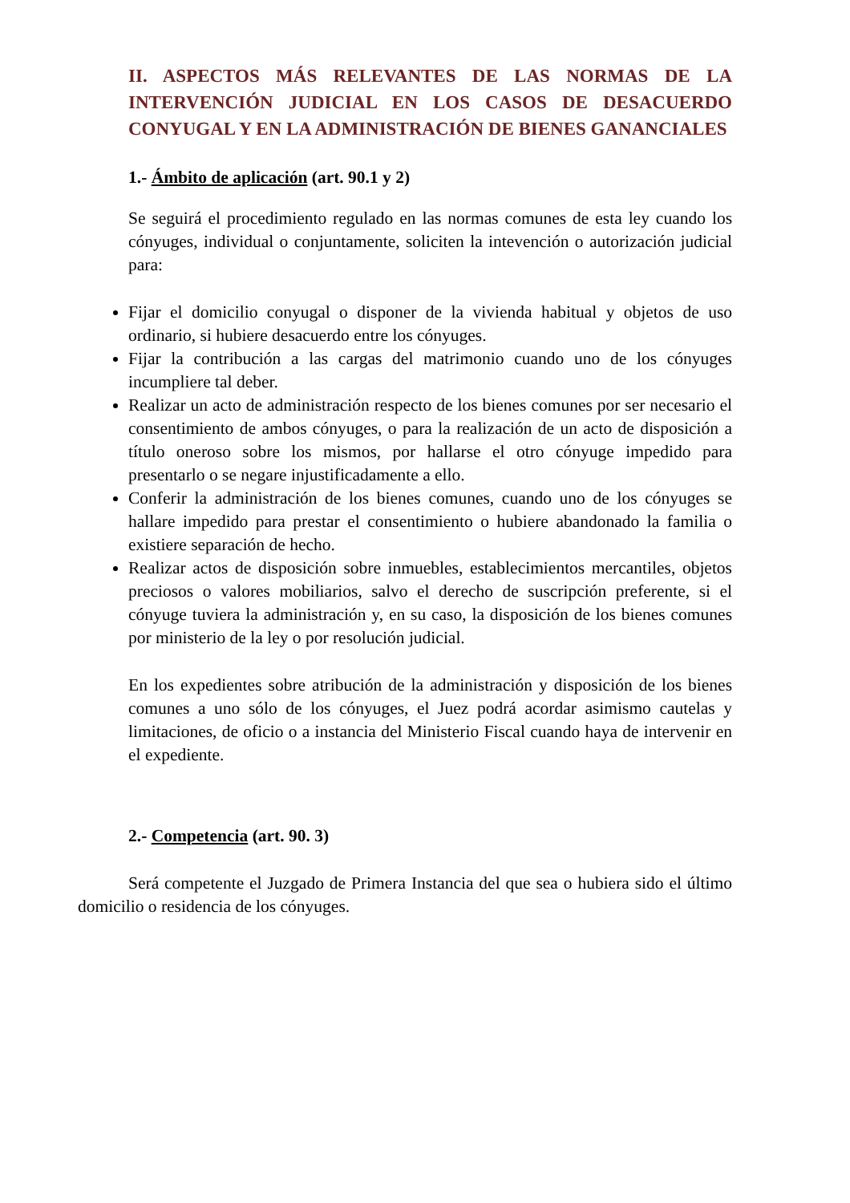II. ASPECTOS MÁS RELEVANTES DE LAS NORMAS DE LA INTERVENCIÓN JUDICIAL EN LOS CASOS DE DESACUERDO CONYUGAL Y EN LA ADMINISTRACIÓN DE BIENES GANANCIALES
1.- Ámbito de aplicación (art. 90.1 y 2)
Se seguirá el procedimiento regulado en las normas comunes de esta ley cuando los cónyuges, individual o conjuntamente, soliciten la intevención o autorización judicial para:
Fijar el domicilio conyugal o disponer de la vivienda habitual y objetos de uso ordinario, si hubiere desacuerdo entre los cónyuges.
Fijar la contribución a las cargas del matrimonio cuando uno de los cónyuges incumpliere tal deber.
Realizar un acto de administración respecto de los bienes comunes por ser necesario el consentimiento de ambos cónyuges, o para la realización de un acto de disposición a título oneroso sobre los mismos, por hallarse el otro cónyuge impedido para presentarlo o se negare injustificadamente a ello.
Conferir la administración de los bienes comunes, cuando uno de los cónyuges se hallare impedido para prestar el consentimiento o hubiere abandonado la familia o existiere separación de hecho.
Realizar actos de disposición sobre inmuebles, establecimientos mercantiles, objetos preciosos o valores mobiliarios, salvo el derecho de suscripción preferente, si el cónyuge tuviera la administración y, en su caso, la disposición de los bienes comunes por ministerio de la ley o por resolución judicial.
En los expedientes sobre atribución de la administración y disposición de los bienes comunes a uno sólo de los cónyuges, el Juez podrá acordar asimismo cautelas y limitaciones, de oficio o a instancia del Ministerio Fiscal cuando haya de intervenir en el expediente.
2.- Competencia (art. 90. 3)
Será competente el Juzgado de Primera Instancia del que sea o hubiera sido el último domicilio o residencia de los cónyuges.